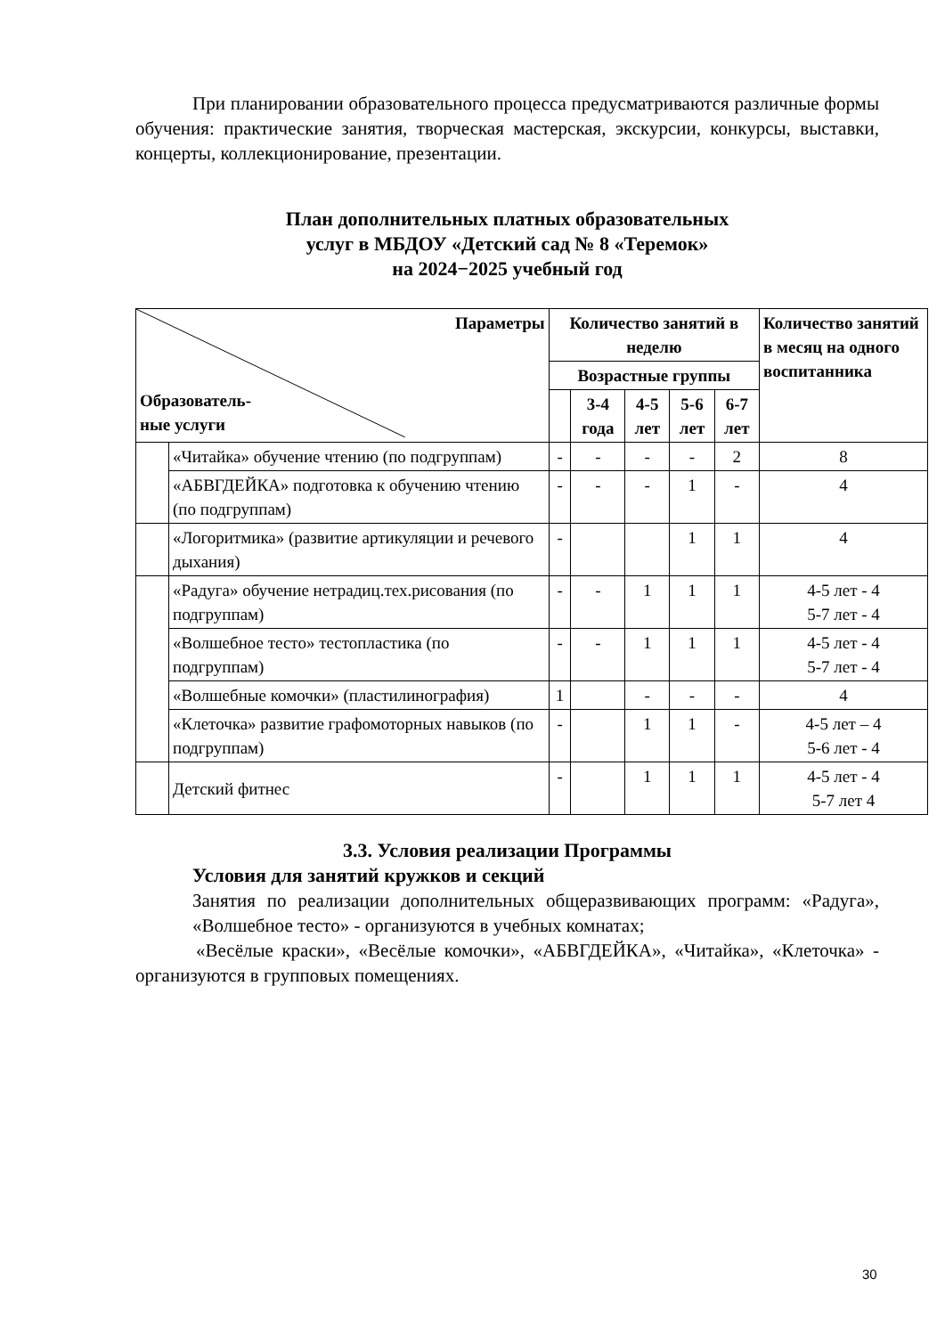При планировании образовательного процесса предусматриваются различные формы обучения: практические занятия, творческая мастерская, экскурсии, конкурсы, выставки, концерты, коллекционирование, презентации.
План дополнительных платных образовательных
услуг в МБДОУ «Детский сад № 8 «Теремок»
на 2024−2025 учебный год
| Параметры Образователь- ные услуги | | Количество занятий в неделю | | | | | Количество занятий в месяц на одного воспитанника |
| --- | --- | --- | --- | --- | --- | --- | --- |
| | | Возрастные группы | | | | | |
| | | | 3-4 года | 4-5 лет | 5-6 лет | 6-7 лет | |
| | «Читайка» обучение чтению (по подгруппам) | - | - | - | - | 2 | 8 |
| | «АБВГДЕЙКА» подготовка к обучению чтению (по подгруппам) | - | - | - | 1 | - | 4 |
| | «Логоритмика» (развитие артикуляции и речевого дыхания) | - | | | 1 | 1 | 4 |
| | «Радуга» обучение нетрадиц.тех.рисования (по подгруппам) | - | - | 1 | 1 | 1 | 4-5 лет - 4 5-7 лет - 4 |
| | «Волшебное тесто» тестопластика (по подгруппам) | - | - | 1 | 1 | 1 | 4-5 лет - 4 5-7 лет - 4 |
| | «Волшебные комочки» (пластилинография) | 1 | | - | - | - | 4 |
| | «Клеточка» развитие графомоторных навыков (по подгруппам) | - | | 1 | 1 | - | 4-5 лет – 4 5-6 лет - 4 |
| | Детский фитнес | - | | 1 | 1 | 1 | 4-5 лет - 4 5-7 лет 4 |
3.3. Условия реализации Программы
Условия для занятий кружков и секций
Занятия по реализации дополнительных общеразвивающих программ: «Радуга», «Волшебное тесто» - организуются в учебных комнатах;
«Весёлые краски», «Весёлые комочки», «АБВГДЕЙКА», «Читайка», «Клеточка» - организуются в групповых помещениях.
30